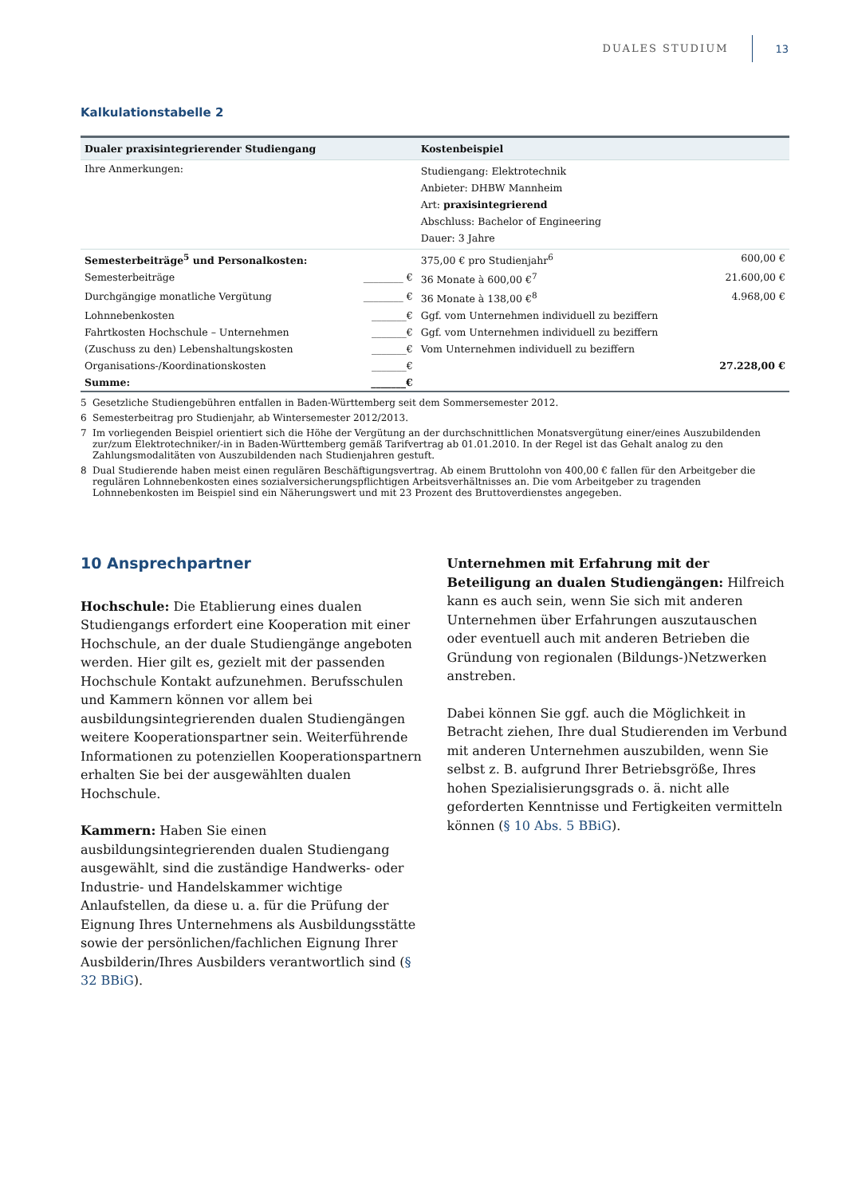DUALES STUDIUM
13
Kalkulationstabelle 2
| Dualer praxisintegrierender Studiengang | | Kostenbeispiel | |
| --- | --- | --- | --- |
| Ihre Anmerkungen: | | Studiengang: Elektrotechnik Anbieter: DHBW Mannheim Art: praxisintegrierend Abschluss: Bachelor of Engineering Dauer: 3 Jahre | |
| Semesterbeiträge<sup>5</sup> und Personalkosten: | | 375,00 € pro Studienjahr<sup>6</sup> | 600,00 € |
| Semesterbeiträge | ________ € | 36 Monate à 600,00 €<sup>7</sup> | 21.600,00 € |
| Durchgängige monatliche Vergütung | ________ € | 36 Monate à 138,00 €<sup>8</sup> | 4.968,00 € |
| Lohnnebenkosten | _______€ | Ggf. vom Unternehmen individuell zu beziffern | |
| Fahrtkosten Hochschule – Unternehmen | _______€ | Ggf. vom Unternehmen individuell zu beziffern | |
| (Zuschuss zu den) Lebenshaltungskosten | _______€ | Vom Unternehmen individuell zu beziffern | |
| Organisations-/Koordinationskosten | _______€ | | 27.228,00 € |
| Summe: | _______€ | | |
5 Gesetzliche Studiengebühren entfallen in Baden-Württemberg seit dem Sommersemester 2012.
6 Semesterbeitrag pro Studienjahr, ab Wintersemester 2012/2013.
7 Im vorliegenden Beispiel orientiert sich die Höhe der Vergütung an der durchschnittlichen Monatsvergütung einer/eines Auszubildenden zur/zum Elektrotechniker/-in in Baden-Württemberg gemäß Tarifvertrag ab 01.01.2010. In der Regel ist das Gehalt analog zu den Zahlungsmodalitäten von Auszubildenden nach Studienjahren gestuft.
8 Dual Studierende haben meist einen regulären Beschäftigungsvertrag. Ab einem Bruttolohn von 400,00 € fallen für den Arbeitgeber die regulären Lohnnebenkosten eines sozialversicherungspflichtigen Arbeitsverhältnisses an. Die vom Arbeitgeber zu tragenden Lohnnebenkosten im Beispiel sind ein Näherungswert und mit 23 Prozent des Bruttoverdienstes angegeben.
10 Ansprechpartner
Hochschule: Die Etablierung eines dualen Studiengangs erfordert eine Kooperation mit einer Hochschule, an der duale Studiengänge angeboten werden. Hier gilt es, gezielt mit der passenden Hochschule Kontakt aufzunehmen. Berufsschulen und Kammern können vor allem bei ausbildungsintegrierenden dualen Studiengängen weitere Kooperationspartner sein. Weiterführende Informationen zu potenziellen Kooperationspartnern erhalten Sie bei der ausgewählten dualen Hochschule.
Kammern: Haben Sie einen ausbildungsintegrierenden dualen Studiengang ausgewählt, sind die zuständige Handwerks- oder Industrie- und Handelskammer wichtige Anlaufstellen, da diese u. a. für die Prüfung der Eignung Ihres Unternehmens als Ausbildungsstätte sowie der persönlichen/fachlichen Eignung Ihrer Ausbilderin/Ihres Ausbilders verantwortlich sind (§ 32 BBiG).
Unternehmen mit Erfahrung mit der Beteiligung an dualen Studiengängen: Hilfreich kann es auch sein, wenn Sie sich mit anderen Unternehmen über Erfahrungen auszutauschen oder eventuell auch mit anderen Betrieben die Gründung von regionalen (Bildungs-)Netzwerken anstreben.
Dabei können Sie ggf. auch die Möglichkeit in Betracht ziehen, Ihre dual Studierenden im Verbund mit anderen Unternehmen auszubilden, wenn Sie selbst z. B. aufgrund Ihrer Betriebsgröße, Ihres hohen Spezialisierungsgrads o. ä. nicht alle geforderten Kenntnisse und Fertigkeiten vermitteln können (§ 10 Abs. 5 BBiG).